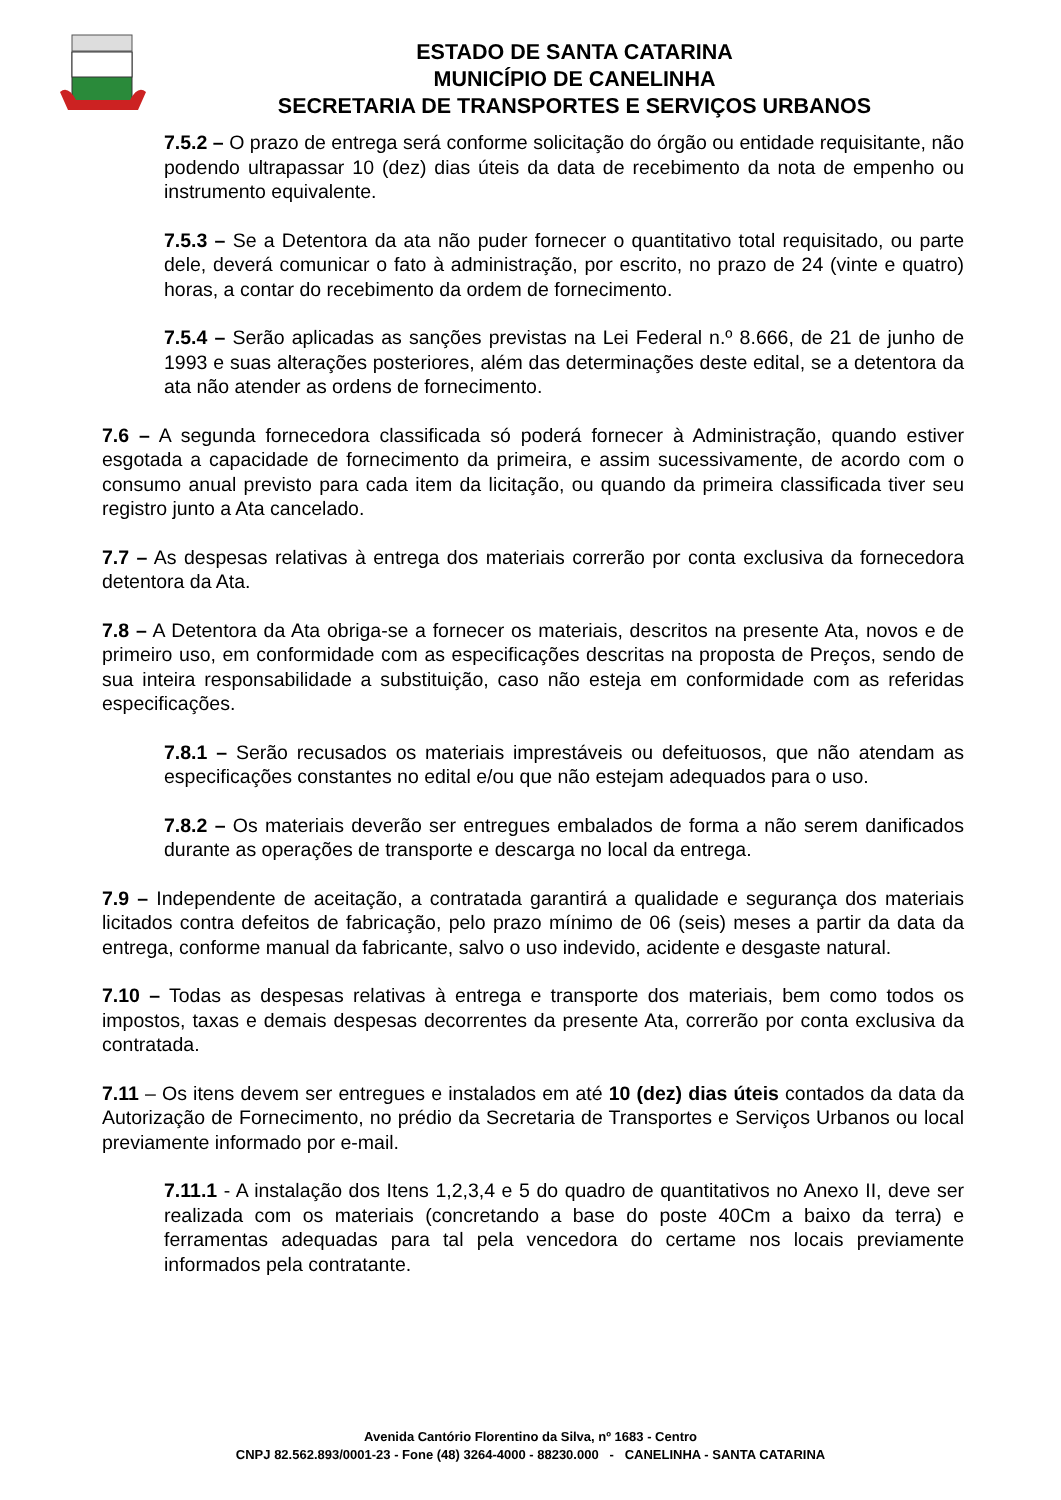ESTADO DE SANTA CATARINA
MUNICÍPIO DE CANELINHA
SECRETARIA DE TRANSPORTES E SERVIÇOS URBANOS
7.5.2 – O prazo de entrega será conforme solicitação do órgão ou entidade requisitante, não podendo ultrapassar 10 (dez) dias úteis da data de recebimento da nota de empenho ou instrumento equivalente.
7.5.3 – Se a Detentora da ata não puder fornecer o quantitativo total requisitado, ou parte dele, deverá comunicar o fato à administração, por escrito, no prazo de 24 (vinte e quatro) horas, a contar do recebimento da ordem de fornecimento.
7.5.4 – Serão aplicadas as sanções previstas na Lei Federal n.º 8.666, de 21 de junho de 1993 e suas alterações posteriores, além das determinações deste edital, se a detentora da ata não atender as ordens de fornecimento.
7.6 – A segunda fornecedora classificada só poderá fornecer à Administração, quando estiver esgotada a capacidade de fornecimento da primeira, e assim sucessivamente, de acordo com o consumo anual previsto para cada item da licitação, ou quando da primeira classificada tiver seu registro junto a Ata cancelado.
7.7 – As despesas relativas à entrega dos materiais correrão por conta exclusiva da fornecedora detentora da Ata.
7.8 – A Detentora da Ata obriga-se a fornecer os materiais, descritos na presente Ata, novos e de primeiro uso, em conformidade com as especificações descritas na proposta de Preços, sendo de sua inteira responsabilidade a substituição, caso não esteja em conformidade com as referidas especificações.
7.8.1 – Serão recusados os materiais imprestáveis ou defeituosos, que não atendam as especificações constantes no edital e/ou que não estejam adequados para o uso.
7.8.2 – Os materiais deverão ser entregues embalados de forma a não serem danificados durante as operações de transporte e descarga no local da entrega.
7.9 – Independente de aceitação, a contratada garantirá a qualidade e segurança dos materiais licitados contra defeitos de fabricação, pelo prazo mínimo de 06 (seis) meses a partir da data da entrega, conforme manual da fabricante, salvo o uso indevido, acidente e desgaste natural.
7.10 – Todas as despesas relativas à entrega e transporte dos materiais, bem como todos os impostos, taxas e demais despesas decorrentes da presente Ata, correrão por conta exclusiva da contratada.
7.11 – Os itens devem ser entregues e instalados em até 10 (dez) dias úteis contados da data da Autorização de Fornecimento, no prédio da Secretaria de Transportes e Serviços Urbanos ou local previamente informado por e-mail.
7.11.1 - A instalação dos Itens 1,2,3,4 e 5 do quadro de quantitativos no Anexo II, deve ser realizada com os materiais (concretando a base do poste 40Cm a baixo da terra) e ferramentas adequadas para tal pela vencedora do certame nos locais previamente informados pela contratante.
Avenida Cantório Florentino da Silva, nº 1683 - Centro
CNPJ 82.562.893/0001-23 - Fone (48) 3264-4000 - 88230.000 - CANELINHA - SANTA CATARINA